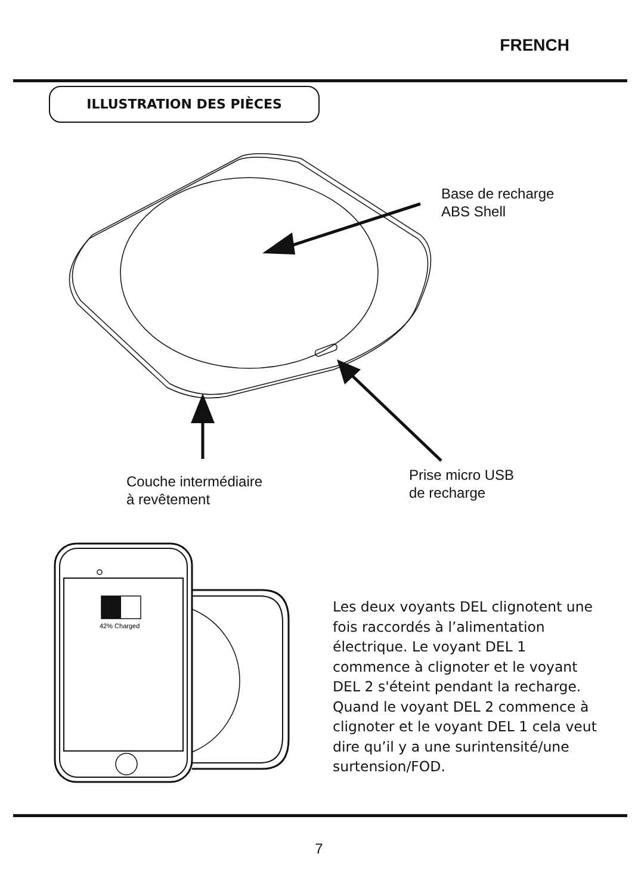42% Charged
FRENCH
ILLUSTRATION DES PIÈCES
Base de recharge
ABS Shell
Couche intermédiaire
à revêtement
Prise micro USB
de recharge
Les deux voyants DEL clignotent une fois raccordés à l’alimentation électrique. Le voyant DEL 1 commence à clignoter et le voyant DEL 2 s'éteint pendant la recharge. Quand le voyant DEL 2 commence à clignoter et le voyant DEL 1 cela veut dire qu’il y a une surintensité/une surtension/FOD.
7